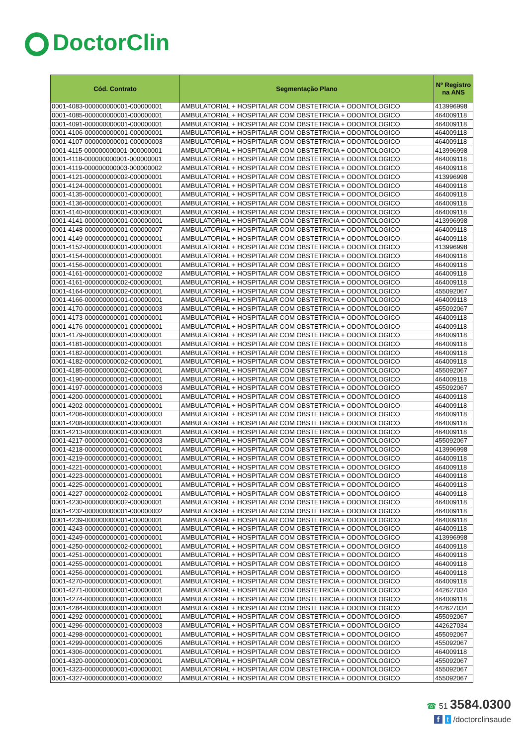DoctorClin
| Cód. Contrato | Segmentação Plano | Nº Registro na ANS |
| --- | --- | --- |
| 0001-4083-000000000001-000000001 | AMBULATORIAL + HOSPITALAR COM OBSTETRICIA + ODONTOLOGICO | 413996998 |
| 0001-4085-000000000001-000000001 | AMBULATORIAL + HOSPITALAR COM OBSTETRICIA + ODONTOLOGICO | 464009118 |
| 0001-4091-000000000001-000000001 | AMBULATORIAL + HOSPITALAR COM OBSTETRICIA + ODONTOLOGICO | 464009118 |
| 0001-4106-000000000001-000000001 | AMBULATORIAL + HOSPITALAR COM OBSTETRICIA + ODONTOLOGICO | 464009118 |
| 0001-4107-000000000001-000000003 | AMBULATORIAL + HOSPITALAR COM OBSTETRICIA + ODONTOLOGICO | 464009118 |
| 0001-4115-000000000001-000000001 | AMBULATORIAL + HOSPITALAR COM OBSTETRICIA + ODONTOLOGICO | 413996998 |
| 0001-4118-000000000001-000000001 | AMBULATORIAL + HOSPITALAR COM OBSTETRICIA + ODONTOLOGICO | 464009118 |
| 0001-4119-000000000003-000000002 | AMBULATORIAL + HOSPITALAR COM OBSTETRICIA + ODONTOLOGICO | 464009118 |
| 0001-4121-000000000002-000000001 | AMBULATORIAL + HOSPITALAR COM OBSTETRICIA + ODONTOLOGICO | 413996998 |
| 0001-4124-000000000001-000000001 | AMBULATORIAL + HOSPITALAR COM OBSTETRICIA + ODONTOLOGICO | 464009118 |
| 0001-4135-000000000001-000000001 | AMBULATORIAL + HOSPITALAR COM OBSTETRICIA + ODONTOLOGICO | 464009118 |
| 0001-4136-000000000001-000000001 | AMBULATORIAL + HOSPITALAR COM OBSTETRICIA + ODONTOLOGICO | 464009118 |
| 0001-4140-000000000001-000000001 | AMBULATORIAL + HOSPITALAR COM OBSTETRICIA + ODONTOLOGICO | 464009118 |
| 0001-4141-000000000001-000000001 | AMBULATORIAL + HOSPITALAR COM OBSTETRICIA + ODONTOLOGICO | 413996998 |
| 0001-4148-000000000001-000000007 | AMBULATORIAL + HOSPITALAR COM OBSTETRICIA + ODONTOLOGICO | 464009118 |
| 0001-4149-000000000001-000000001 | AMBULATORIAL + HOSPITALAR COM OBSTETRICIA + ODONTOLOGICO | 464009118 |
| 0001-4152-000000000001-000000001 | AMBULATORIAL + HOSPITALAR COM OBSTETRICIA + ODONTOLOGICO | 413996998 |
| 0001-4154-000000000001-000000001 | AMBULATORIAL + HOSPITALAR COM OBSTETRICIA + ODONTOLOGICO | 464009118 |
| 0001-4156-000000000001-000000001 | AMBULATORIAL + HOSPITALAR COM OBSTETRICIA + ODONTOLOGICO | 464009118 |
| 0001-4161-000000000001-000000002 | AMBULATORIAL + HOSPITALAR COM OBSTETRICIA + ODONTOLOGICO | 464009118 |
| 0001-4161-000000000002-000000001 | AMBULATORIAL + HOSPITALAR COM OBSTETRICIA + ODONTOLOGICO | 464009118 |
| 0001-4164-000000000002-000000001 | AMBULATORIAL + HOSPITALAR COM OBSTETRICIA + ODONTOLOGICO | 455092067 |
| 0001-4166-000000000001-000000001 | AMBULATORIAL + HOSPITALAR COM OBSTETRICIA + ODONTOLOGICO | 464009118 |
| 0001-4170-000000000001-000000003 | AMBULATORIAL + HOSPITALAR COM OBSTETRICIA + ODONTOLOGICO | 455092067 |
| 0001-4173-000000000001-000000001 | AMBULATORIAL + HOSPITALAR COM OBSTETRICIA + ODONTOLOGICO | 464009118 |
| 0001-4176-000000000001-000000001 | AMBULATORIAL + HOSPITALAR COM OBSTETRICIA + ODONTOLOGICO | 464009118 |
| 0001-4179-000000000001-000000001 | AMBULATORIAL + HOSPITALAR COM OBSTETRICIA + ODONTOLOGICO | 464009118 |
| 0001-4181-000000000001-000000001 | AMBULATORIAL + HOSPITALAR COM OBSTETRICIA + ODONTOLOGICO | 464009118 |
| 0001-4182-000000000001-000000001 | AMBULATORIAL + HOSPITALAR COM OBSTETRICIA + ODONTOLOGICO | 464009118 |
| 0001-4182-000000000002-000000001 | AMBULATORIAL + HOSPITALAR COM OBSTETRICIA + ODONTOLOGICO | 464009118 |
| 0001-4185-000000000002-000000001 | AMBULATORIAL + HOSPITALAR COM OBSTETRICIA + ODONTOLOGICO | 455092067 |
| 0001-4190-000000000001-000000001 | AMBULATORIAL + HOSPITALAR COM OBSTETRICIA + ODONTOLOGICO | 464009118 |
| 0001-4197-000000000001-000000003 | AMBULATORIAL + HOSPITALAR COM OBSTETRICIA + ODONTOLOGICO | 455092067 |
| 0001-4200-000000000001-000000001 | AMBULATORIAL + HOSPITALAR COM OBSTETRICIA + ODONTOLOGICO | 464009118 |
| 0001-4202-000000000001-000000001 | AMBULATORIAL + HOSPITALAR COM OBSTETRICIA + ODONTOLOGICO | 464009118 |
| 0001-4206-000000000001-000000003 | AMBULATORIAL + HOSPITALAR COM OBSTETRICIA + ODONTOLOGICO | 464009118 |
| 0001-4208-000000000001-000000001 | AMBULATORIAL + HOSPITALAR COM OBSTETRICIA + ODONTOLOGICO | 464009118 |
| 0001-4213-000000000001-000000001 | AMBULATORIAL + HOSPITALAR COM OBSTETRICIA + ODONTOLOGICO | 464009118 |
| 0001-4217-000000000001-000000003 | AMBULATORIAL + HOSPITALAR COM OBSTETRICIA + ODONTOLOGICO | 455092067 |
| 0001-4218-000000000001-000000001 | AMBULATORIAL + HOSPITALAR COM OBSTETRICIA + ODONTOLOGICO | 413996998 |
| 0001-4219-000000000001-000000001 | AMBULATORIAL + HOSPITALAR COM OBSTETRICIA + ODONTOLOGICO | 464009118 |
| 0001-4221-000000000001-000000001 | AMBULATORIAL + HOSPITALAR COM OBSTETRICIA + ODONTOLOGICO | 464009118 |
| 0001-4223-000000000001-000000001 | AMBULATORIAL + HOSPITALAR COM OBSTETRICIA + ODONTOLOGICO | 464009118 |
| 0001-4225-000000000001-000000001 | AMBULATORIAL + HOSPITALAR COM OBSTETRICIA + ODONTOLOGICO | 464009118 |
| 0001-4227-000000000002-000000001 | AMBULATORIAL + HOSPITALAR COM OBSTETRICIA + ODONTOLOGICO | 464009118 |
| 0001-4230-000000000002-000000001 | AMBULATORIAL + HOSPITALAR COM OBSTETRICIA + ODONTOLOGICO | 464009118 |
| 0001-4232-000000000001-000000002 | AMBULATORIAL + HOSPITALAR COM OBSTETRICIA + ODONTOLOGICO | 464009118 |
| 0001-4239-000000000001-000000001 | AMBULATORIAL + HOSPITALAR COM OBSTETRICIA + ODONTOLOGICO | 464009118 |
| 0001-4243-000000000001-000000001 | AMBULATORIAL + HOSPITALAR COM OBSTETRICIA + ODONTOLOGICO | 464009118 |
| 0001-4249-000000000001-000000001 | AMBULATORIAL + HOSPITALAR COM OBSTETRICIA + ODONTOLOGICO | 413996998 |
| 0001-4250-000000000002-000000001 | AMBULATORIAL + HOSPITALAR COM OBSTETRICIA + ODONTOLOGICO | 464009118 |
| 0001-4251-000000000001-000000001 | AMBULATORIAL + HOSPITALAR COM OBSTETRICIA + ODONTOLOGICO | 464009118 |
| 0001-4255-000000000001-000000001 | AMBULATORIAL + HOSPITALAR COM OBSTETRICIA + ODONTOLOGICO | 464009118 |
| 0001-4256-000000000001-000000001 | AMBULATORIAL + HOSPITALAR COM OBSTETRICIA + ODONTOLOGICO | 464009118 |
| 0001-4270-000000000001-000000001 | AMBULATORIAL + HOSPITALAR COM OBSTETRICIA + ODONTOLOGICO | 464009118 |
| 0001-4271-000000000001-000000001 | AMBULATORIAL + HOSPITALAR COM OBSTETRICIA + ODONTOLOGICO | 442627034 |
| 0001-4274-000000000001-000000003 | AMBULATORIAL + HOSPITALAR COM OBSTETRICIA + ODONTOLOGICO | 464009118 |
| 0001-4284-000000000001-000000001 | AMBULATORIAL + HOSPITALAR COM OBSTETRICIA + ODONTOLOGICO | 442627034 |
| 0001-4292-000000000001-000000001 | AMBULATORIAL + HOSPITALAR COM OBSTETRICIA + ODONTOLOGICO | 455092067 |
| 0001-4296-000000000001-000000003 | AMBULATORIAL + HOSPITALAR COM OBSTETRICIA + ODONTOLOGICO | 442627034 |
| 0001-4298-000000000001-000000001 | AMBULATORIAL + HOSPITALAR COM OBSTETRICIA + ODONTOLOGICO | 455092067 |
| 0001-4299-000000000001-000000005 | AMBULATORIAL + HOSPITALAR COM OBSTETRICIA + ODONTOLOGICO | 455092067 |
| 0001-4306-000000000001-000000001 | AMBULATORIAL + HOSPITALAR COM OBSTETRICIA + ODONTOLOGICO | 464009118 |
| 0001-4320-000000000001-000000001 | AMBULATORIAL + HOSPITALAR COM OBSTETRICIA + ODONTOLOGICO | 455092067 |
| 0001-4323-000000000001-000000001 | AMBULATORIAL + HOSPITALAR COM OBSTETRICIA + ODONTOLOGICO | 455092067 |
| 0001-4327-000000000001-000000002 | AMBULATORIAL + HOSPITALAR COM OBSTETRICIA + ODONTOLOGICO | 455092067 |
☎ 51 3584.0300
f t /doctorclinsaude